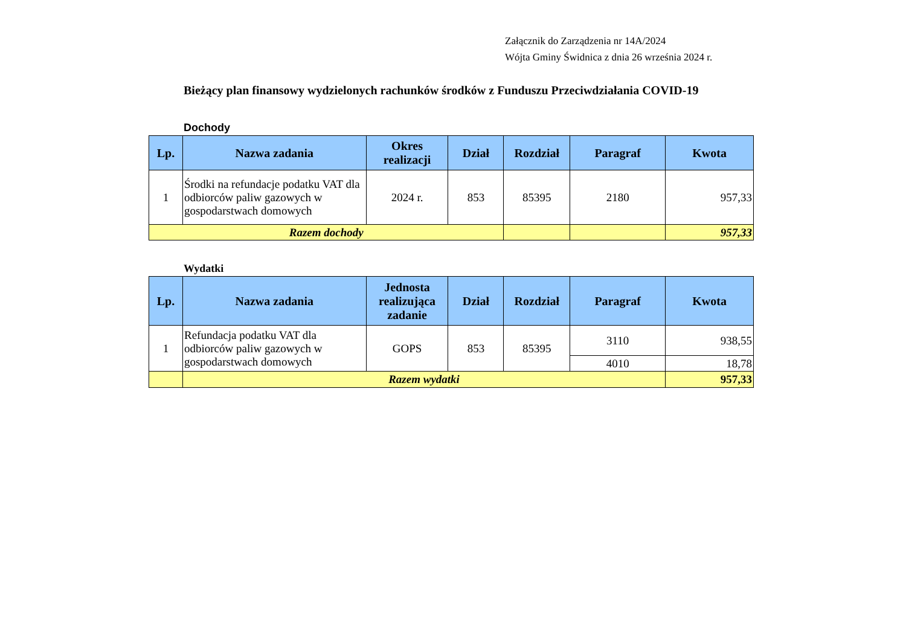Załącznik do Zarządzenia nr 14A/2024
Wójta Gminy Świdnica z dnia 26 września 2024 r.
Bieżący plan finansowy wydzielonych rachunków środków z Funduszu Przeciwdziałania COVID-19
Dochody
| Lp. | Nazwa zadania | Okres realizacji | Dział | Rozdział | Paragraf | Kwota |
| --- | --- | --- | --- | --- | --- | --- |
| 1 | Środki na refundacje podatku VAT dla odbiorców paliw gazowych w gospodarstwach domowych | 2024 r. | 853 | 85395 | 2180 | 957,33 |
| Razem dochody | | | | | | 957,33 |
Wydatki
| Lp. | Nazwa zadania | Jednosta realizująca zadanie | Dział | Rozdział | Paragraf | Kwota |
| --- | --- | --- | --- | --- | --- | --- |
| 1 | Refundacja podatku VAT dla odbiorców paliw gazowych w gospodarstwach domowych | GOPS | 853 | 85395 | 3110 | 938,55 |
| | | | | | 4010 | 18,78 |
| | Razem wydatki | | | | | 957,33 |